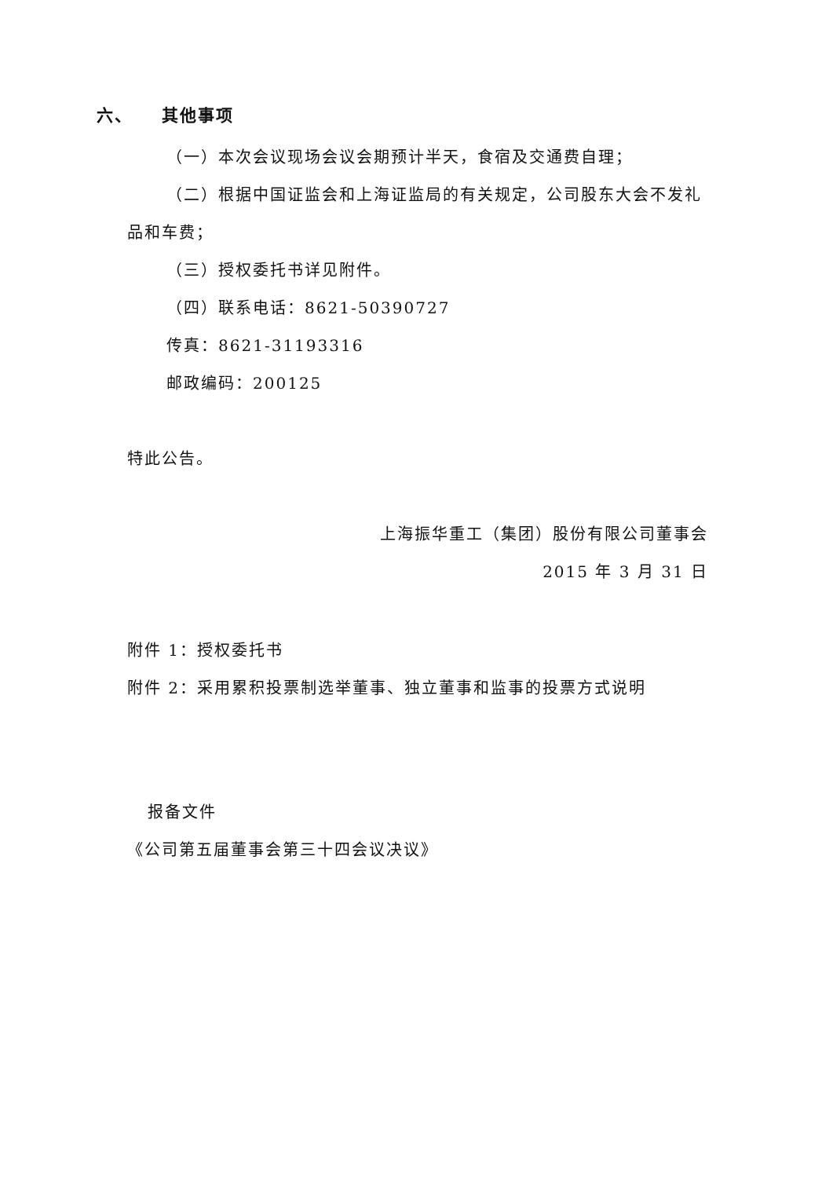六、 其他事项
（一）本次会议现场会议会期预计半天，食宿及交通费自理；
（二）根据中国证监会和上海证监局的有关规定，公司股东大会不发礼品和车费；
（三）授权委托书详见附件。
（四）联系电话：8621-50390727
传真：8621-31193316
邮政编码：200125
特此公告。
上海振华重工（集团）股份有限公司董事会
2015 年 3 月 31 日
附件 1：授权委托书
附件 2：采用累积投票制选举董事、独立董事和监事的投票方式说明
报备文件
《公司第五届董事会第三十四会议决议》